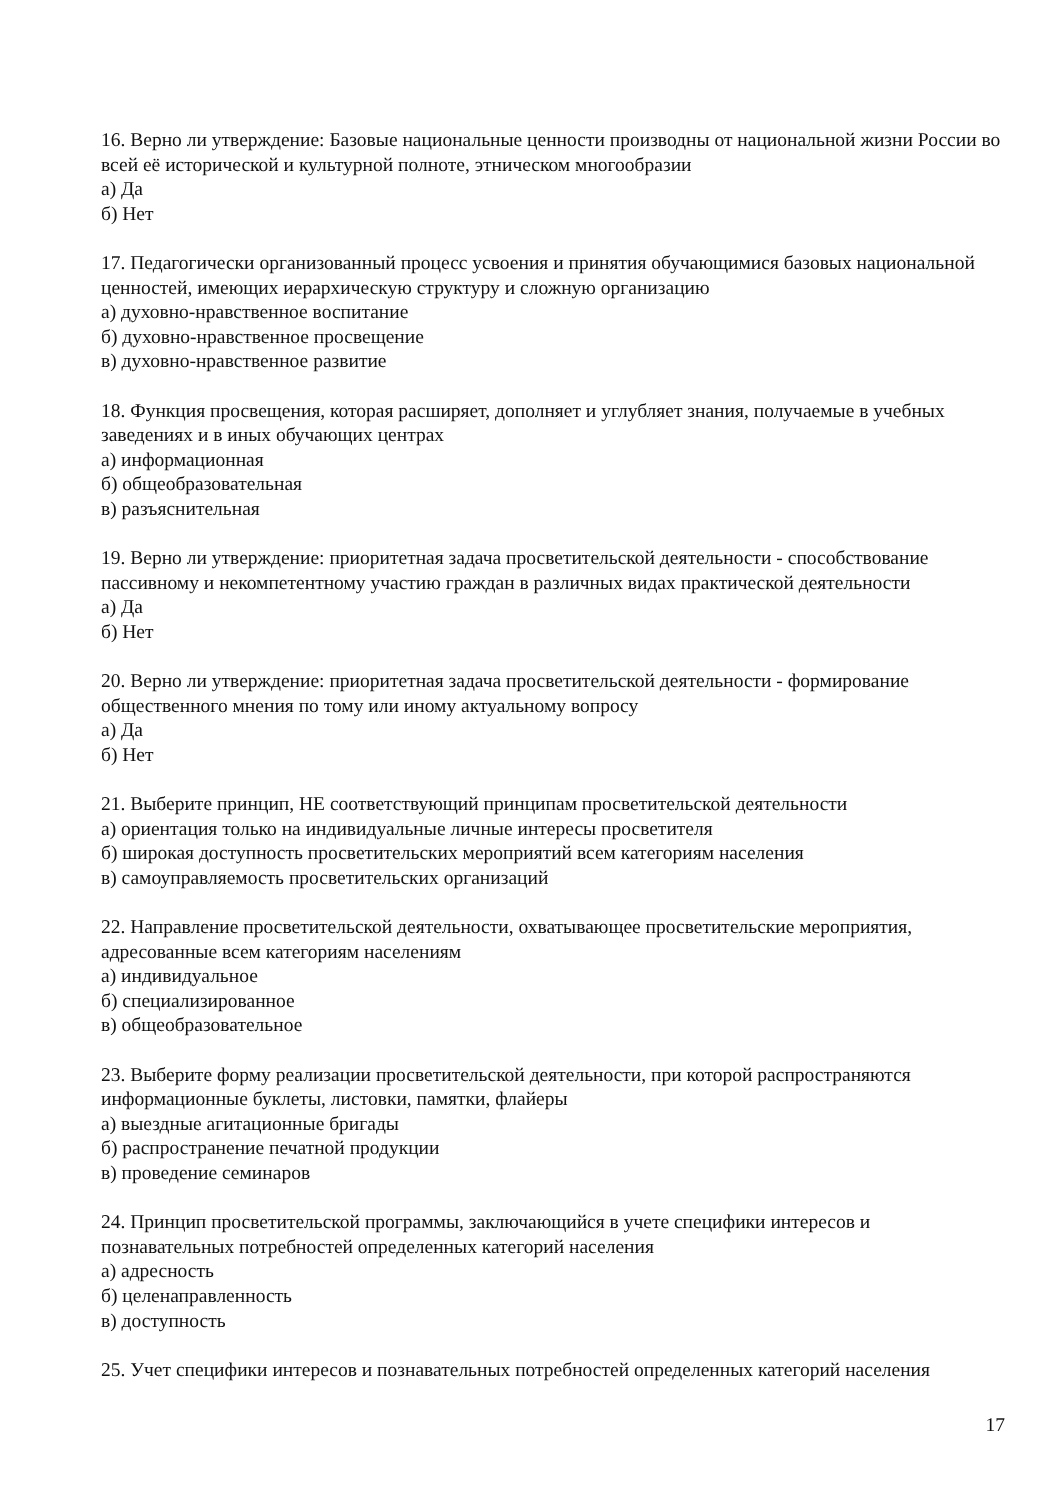16. Верно ли утверждение: Базовые национальные ценности производны от национальной жизни России во всей её исторической и культурной полноте, этническом многообразии
а) Да
б) Нет
17. Педагогически организованный процесс усвоения и принятия обучающимися базовых национальной ценностей, имеющих иерархическую структуру и сложную организацию
а) духовно-нравственное воспитание
б) духовно-нравственное просвещение
в) духовно-нравственное развитие
18. Функция просвещения, которая расширяет, дополняет и углубляет знания, получаемые в учебных заведениях и в иных обучающих центрах
а) информационная
б) общеобразовательная
в) разъяснительная
19. Верно ли утверждение: приоритетная задача просветительской деятельности - способствование пассивному и некомпетентному участию граждан в различных видах практической деятельности
а) Да
б) Нет
20. Верно ли утверждение: приоритетная задача просветительской деятельности - формирование общественного мнения по тому или иному актуальному вопросу
а) Да
б) Нет
21. Выберите принцип, НЕ соответствующий принципам просветительской деятельности
а) ориентация только на индивидуальные личные интересы просветителя
б) широкая доступность просветительских мероприятий всем категориям населения
в) самоуправляемость просветительских организаций
22. Направление просветительской деятельности, охватывающее просветительские мероприятия, адресованные всем категориям населениям
а) индивидуальное
б) специализированное
в) общеобразовательное
23. Выберите форму реализации просветительской деятельности, при которой распространяются информационные буклеты, листовки, памятки, флайеры
а) выездные агитационные бригады
б) распространение печатной продукции
в) проведение семинаров
24. Принцип просветительской программы, заключающийся в учете специфики интересов и познавательных потребностей определенных категорий населения
а) адресность
б) целенаправленность
в) доступность
25. Учет специфики интересов и познавательных потребностей определенных категорий населения
17